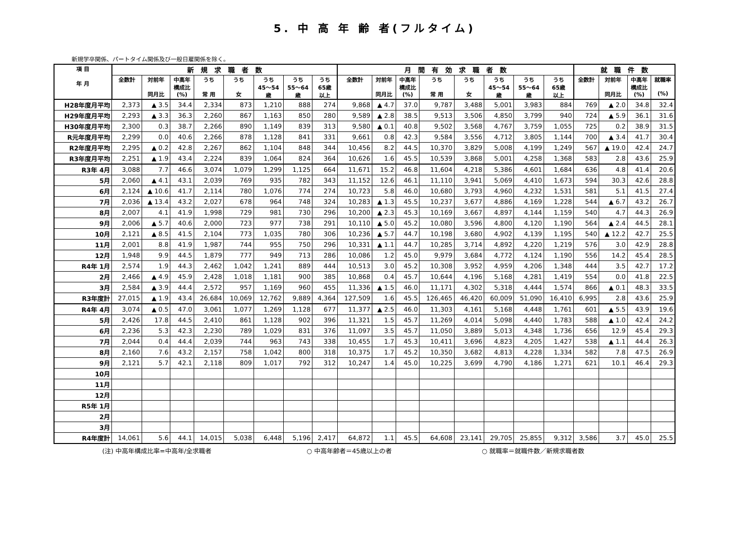5. 中 高 年 齢 者(フルタイム)
新規学卒関係、パートタイム関係及び一般日雇関係を除く。
| 項 目 年 月 | 新 規 求 職 者 数 | | | | | | | | 月 間 有 効 求 職 者 数 | | | | | | | | 就 職 件 数 | | | |
| --- | --- | --- | --- | --- | --- | --- | --- | --- | --- | --- | --- | --- | --- | --- | --- | --- | --- | --- | --- | --- |
| | 全数計 | 対前年 同月比 | 中高年 構成比 (%) | うち 常 用 | うち 女 | うち 45～54 歳 | うち 55～64 歳 | うち 65歳 以上 | 全数計 | 対前年 同月比 | 中高年 構成比 (%) | うち 常 用 | うち 女 | うち 45～54 歳 | うち 55～64 歳 | うち 65歳 以上 | 全数計 | 対前年 同月比 | 中高年 構成比 (%) | 就職率 (%) |
| H28年度月平均 | 2,373 | ▲ 3.5 | 34.4 | 2,334 | 873 | 1,210 | 888 | 274 | 9,868 | ▲ 4.7 | 37.0 | 9,787 | 3,488 | 5,001 | 3,983 | 884 | 769 | ▲ 2.0 | 34.8 | 32.4 |
| H29年度月平均 | 2,293 | ▲ 3.3 | 36.3 | 2,260 | 867 | 1,163 | 850 | 280 | 9,589 | ▲ 2.8 | 38.5 | 9,513 | 3,506 | 4,850 | 3,799 | 940 | 724 | ▲ 5.9 | 36.1 | 31.6 |
| H30年度月平均 | 2,300 | 0.3 | 38.7 | 2,266 | 890 | 1,149 | 839 | 313 | 9,580 | ▲ 0.1 | 40.8 | 9,502 | 3,568 | 4,767 | 3,759 | 1,055 | 725 | 0.2 | 38.9 | 31.5 |
| R元年度月平均 | 2,299 | 0.0 | 40.6 | 2,266 | 878 | 1,128 | 841 | 331 | 9,661 | 0.8 | 42.3 | 9,584 | 3,556 | 4,712 | 3,805 | 1,144 | 700 | ▲ 3.4 | 41.7 | 30.4 |
| R2年度月平均 | 2,295 | ▲ 0.2 | 42.8 | 2,267 | 862 | 1,104 | 848 | 344 | 10,456 | 8.2 | 44.5 | 10,370 | 3,829 | 5,008 | 4,199 | 1,249 | 567 | ▲ 19.0 | 42.4 | 24.7 |
| R3年度月平均 | 2,251 | ▲ 1.9 | 43.4 | 2,224 | 839 | 1,064 | 824 | 364 | 10,626 | 1.6 | 45.5 | 10,539 | 3,868 | 5,001 | 4,258 | 1,368 | 583 | 2.8 | 43.6 | 25.9 |
| R3年 4月 | 3,088 | 7.7 | 46.6 | 3,074 | 1,079 | 1,299 | 1,125 | 664 | 11,671 | 15.2 | 46.8 | 11,604 | 4,218 | 5,386 | 4,601 | 1,684 | 636 | 4.8 | 41.4 | 20.6 |
| 5月 | 2,060 | ▲ 4.1 | 43.1 | 2,039 | 769 | 935 | 782 | 343 | 11,152 | 12.6 | 46.1 | 11,110 | 3,941 | 5,069 | 4,410 | 1,673 | 594 | 30.3 | 42.6 | 28.8 |
| 6月 | 2,124 | ▲ 10.6 | 41.7 | 2,114 | 780 | 1,076 | 774 | 274 | 10,723 | 5.8 | 46.0 | 10,680 | 3,793 | 4,960 | 4,232 | 1,531 | 581 | 5.1 | 41.5 | 27.4 |
| 7月 | 2,036 | ▲ 13.4 | 43.2 | 2,027 | 678 | 964 | 748 | 324 | 10,283 | ▲ 1.3 | 45.5 | 10,237 | 3,677 | 4,886 | 4,169 | 1,228 | 544 | ▲ 6.7 | 43.2 | 26.7 |
| 8月 | 2,007 | 4.1 | 41.9 | 1,998 | 729 | 981 | 730 | 296 | 10,200 | ▲ 2.3 | 45.3 | 10,169 | 3,667 | 4,897 | 4,144 | 1,159 | 540 | 4.7 | 44.3 | 26.9 |
| 9月 | 2,006 | ▲ 5.7 | 40.6 | 2,000 | 723 | 977 | 738 | 291 | 10,110 | ▲ 5.0 | 45.2 | 10,080 | 3,596 | 4,800 | 4,120 | 1,190 | 564 | ▲ 2.4 | 44.5 | 28.1 |
| 10月 | 2,121 | ▲ 8.5 | 41.5 | 2,104 | 773 | 1,035 | 780 | 306 | 10,236 | ▲ 5.7 | 44.7 | 10,198 | 3,680 | 4,902 | 4,139 | 1,195 | 540 | ▲ 12.2 | 42.7 | 25.5 |
| 11月 | 2,001 | 8.8 | 41.9 | 1,987 | 744 | 955 | 750 | 296 | 10,331 | ▲ 1.1 | 44.7 | 10,285 | 3,714 | 4,892 | 4,220 | 1,219 | 576 | 3.0 | 42.9 | 28.8 |
| 12月 | 1,948 | 9.9 | 44.5 | 1,879 | 777 | 949 | 713 | 286 | 10,086 | 1.2 | 45.0 | 9,979 | 3,684 | 4,772 | 4,124 | 1,190 | 556 | 14.2 | 45.4 | 28.5 |
| R4年 1月 | 2,574 | 1.9 | 44.3 | 2,462 | 1,042 | 1,241 | 889 | 444 | 10,513 | 3.0 | 45.2 | 10,308 | 3,952 | 4,959 | 4,206 | 1,348 | 444 | 3.5 | 42.7 | 17.2 |
| 2月 | 2,466 | ▲ 4.9 | 45.9 | 2,428 | 1,018 | 1,181 | 900 | 385 | 10,868 | 0.4 | 45.7 | 10,644 | 4,196 | 5,168 | 4,281 | 1,419 | 554 | 0.0 | 41.8 | 22.5 |
| 3月 | 2,584 | ▲ 3.9 | 44.4 | 2,572 | 957 | 1,169 | 960 | 455 | 11,336 | ▲ 1.5 | 46.0 | 11,171 | 4,302 | 5,318 | 4,444 | 1,574 | 866 | ▲ 0.1 | 48.3 | 33.5 |
| R3年度計 | 27,015 | ▲ 1.9 | 43.4 | 26,684 | 10,069 | 12,762 | 9,889 | 4,364 | 127,509 | 1.6 | 45.5 | 126,465 | 46,420 | 60,009 | 51,090 | 16,410 | 6,995 | 2.8 | 43.6 | 25.9 |
| R4年 4月 | 3,074 | ▲ 0.5 | 47.0 | 3,061 | 1,077 | 1,269 | 1,128 | 677 | 11,377 | ▲ 2.5 | 46.0 | 11,303 | 4,161 | 5,168 | 4,448 | 1,761 | 601 | ▲ 5.5 | 43.9 | 19.6 |
| 5月 | 2,426 | 17.8 | 44.5 | 2,410 | 861 | 1,128 | 902 | 396 | 11,321 | 1.5 | 45.7 | 11,269 | 4,014 | 5,098 | 4,440 | 1,783 | 588 | ▲ 1.0 | 42.4 | 24.2 |
| 6月 | 2,236 | 5.3 | 42.3 | 2,230 | 789 | 1,029 | 831 | 376 | 11,097 | 3.5 | 45.7 | 11,050 | 3,889 | 5,013 | 4,348 | 1,736 | 656 | 12.9 | 45.4 | 29.3 |
| 7月 | 2,044 | 0.4 | 44.4 | 2,039 | 744 | 963 | 743 | 338 | 10,455 | 1.7 | 45.3 | 10,411 | 3,696 | 4,823 | 4,205 | 1,427 | 538 | ▲ 1.1 | 44.4 | 26.3 |
| 8月 | 2,160 | 7.6 | 43.2 | 2,157 | 758 | 1,042 | 800 | 318 | 10,375 | 1.7 | 45.2 | 10,350 | 3,682 | 4,813 | 4,228 | 1,334 | 582 | 7.8 | 47.5 | 26.9 |
| 9月 | 2,121 | 5.7 | 42.1 | 2,118 | 809 | 1,017 | 792 | 312 | 10,247 | 1.4 | 45.0 | 10,225 | 3,699 | 4,790 | 4,186 | 1,271 | 621 | 10.1 | 46.4 | 29.3 |
| 10月 | | | | | | | | | | | | | | | | | | | | |
| 11月 | | | | | | | | | | | | | | | | | | | | |
| 12月 | | | | | | | | | | | | | | | | | | | | |
| R5年 1月 | | | | | | | | | | | | | | | | | | | | |
| 2月 | | | | | | | | | | | | | | | | | | | | |
| 3月 | | | | | | | | | | | | | | | | | | | | |
| R4年度計 | 14,061 | 5.6 | 44.1 | 14,015 | 5,038 | 6,448 | 5,196 | 2,417 | 64,872 | 1.1 | 45.5 | 64,608 | 23,141 | 29,705 | 25,855 | 9,312 | 3,586 | 3.7 | 45.0 | 25.5 |
(注) 中高年構成比率=中高年/全求職者 ○ 中高年齢者＝45歳以上の者 ○ 就職率＝就職件数／新規求職者数